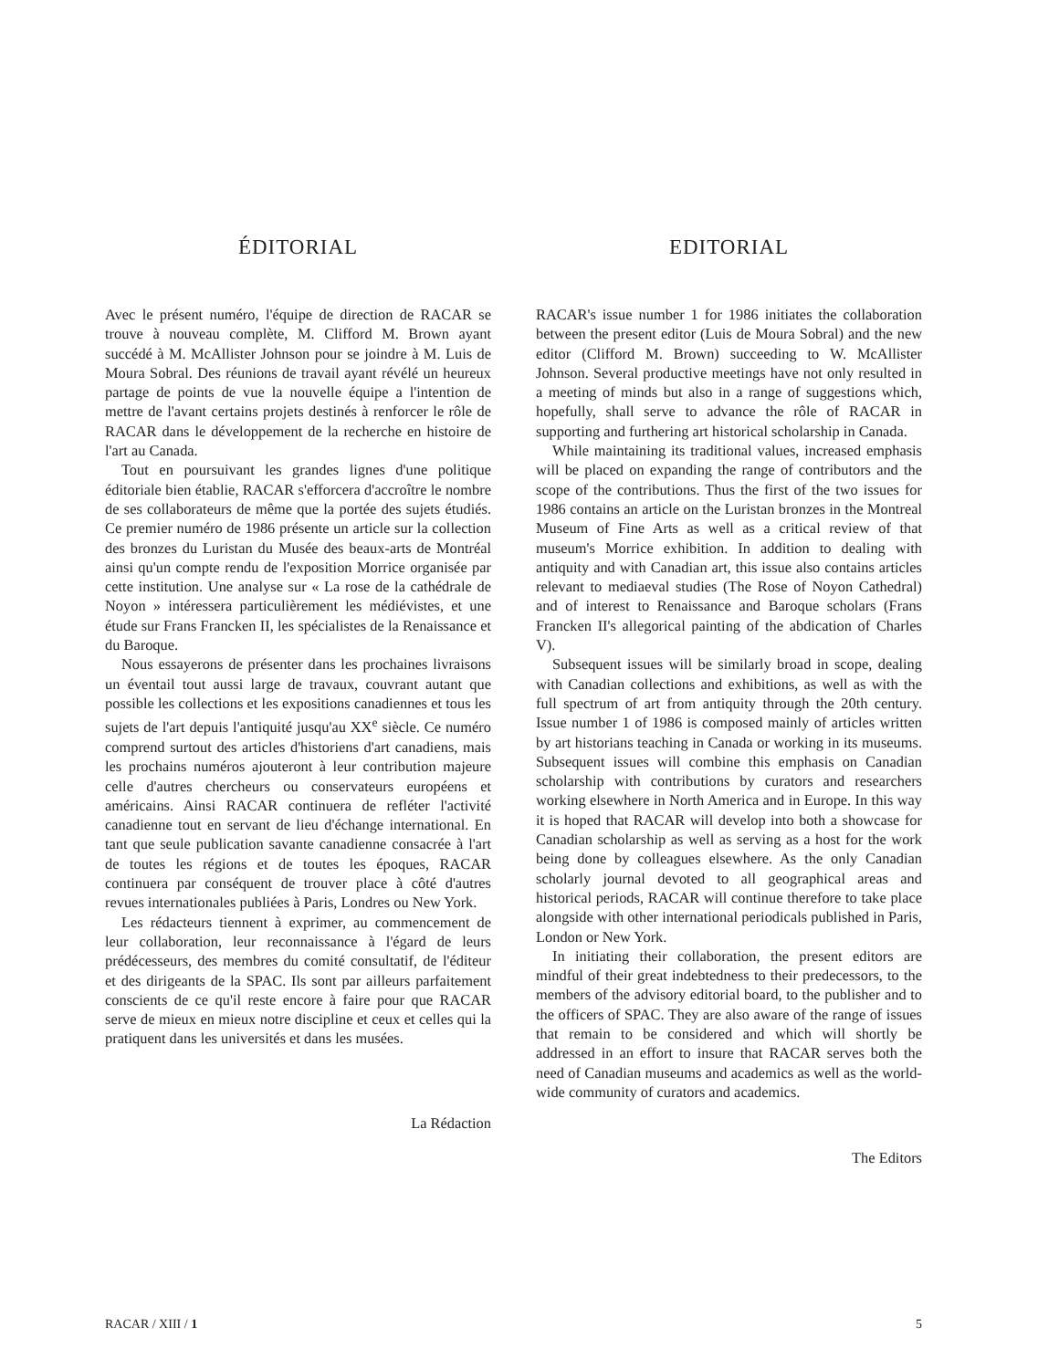ÉDITORIAL
Avec le présent numéro, l'équipe de direction de RACAR se trouve à nouveau complète, M. Clifford M. Brown ayant succédé à M. McAllister Johnson pour se joindre à M. Luis de Moura Sobral. Des réunions de travail ayant révélé un heureux partage de points de vue la nouvelle équipe a l'intention de mettre de l'avant certains projets destinés à renforcer le rôle de RACAR dans le développement de la recherche en histoire de l'art au Canada.
Tout en poursuivant les grandes lignes d'une politique éditoriale bien établie, RACAR s'efforcera d'accroître le nombre de ses collaborateurs de même que la portée des sujets étudiés. Ce premier numéro de 1986 présente un article sur la collection des bronzes du Luristan du Musée des beaux-arts de Montréal ainsi qu'un compte rendu de l'exposition Morrice organisée par cette institution. Une analyse sur « La rose de la cathédrale de Noyon » intéressera particulièrement les médiévistes, et une étude sur Frans Francken II, les spécialistes de la Renaissance et du Baroque.
Nous essayerons de présenter dans les prochaines livraisons un éventail tout aussi large de travaux, couvrant autant que possible les collections et les expositions canadiennes et tous les sujets de l'art depuis l'antiquité jusqu'au XX<sup>e</sup> siècle. Ce numéro comprend surtout des articles d'historiens d'art canadiens, mais les prochains numéros ajouteront à leur contribution majeure celle d'autres chercheurs ou conservateurs européens et américains. Ainsi RACAR continuera de refléter l'activité canadienne tout en servant de lieu d'échange international. En tant que seule publication savante canadienne consacrée à l'art de toutes les régions et de toutes les époques, RACAR continuera par conséquent de trouver place à côté d'autres revues internationales publiées à Paris, Londres ou New York.
Les rédacteurs tiennent à exprimer, au commencement de leur collaboration, leur reconnaissance à l'égard de leurs prédécesseurs, des membres du comité consultatif, de l'éditeur et des dirigeants de la SPAC. Ils sont par ailleurs parfaitement conscients de ce qu'il reste encore à faire pour que RACAR serve de mieux en mieux notre discipline et ceux et celles qui la pratiquent dans les universités et dans les musées.
La Rédaction
EDITORIAL
RACAR's issue number 1 for 1986 initiates the collaboration between the present editor (Luis de Moura Sobral) and the new editor (Clifford M. Brown) succeeding to W. McAllister Johnson. Several productive meetings have not only resulted in a meeting of minds but also in a range of suggestions which, hopefully, shall serve to advance the rôle of RACAR in supporting and furthering art historical scholarship in Canada.
While maintaining its traditional values, increased emphasis will be placed on expanding the range of contributors and the scope of the contributions. Thus the first of the two issues for 1986 contains an article on the Luristan bronzes in the Montreal Museum of Fine Arts as well as a critical review of that museum's Morrice exhibition. In addition to dealing with antiquity and with Canadian art, this issue also contains articles relevant to mediaeval studies (The Rose of Noyon Cathedral) and of interest to Renaissance and Baroque scholars (Frans Francken II's allegorical painting of the abdication of Charles V).
Subsequent issues will be similarly broad in scope, dealing with Canadian collections and exhibitions, as well as with the full spectrum of art from antiquity through the 20th century. Issue number 1 of 1986 is composed mainly of articles written by art historians teaching in Canada or working in its museums. Subsequent issues will combine this emphasis on Canadian scholarship with contributions by curators and researchers working elsewhere in North America and in Europe. In this way it is hoped that RACAR will develop into both a showcase for Canadian scholarship as well as serving as a host for the work being done by colleagues elsewhere. As the only Canadian scholarly journal devoted to all geographical areas and historical periods, RACAR will continue therefore to take place alongside with other international periodicals published in Paris, London or New York.
In initiating their collaboration, the present editors are mindful of their great indebtedness to their predecessors, to the members of the advisory editorial board, to the publisher and to the officers of SPAC. They are also aware of the range of issues that remain to be considered and which will shortly be addressed in an effort to insure that RACAR serves both the need of Canadian museums and academics as well as the world-wide community of curators and academics.
The Editors
RACAR / XIII / 1 5